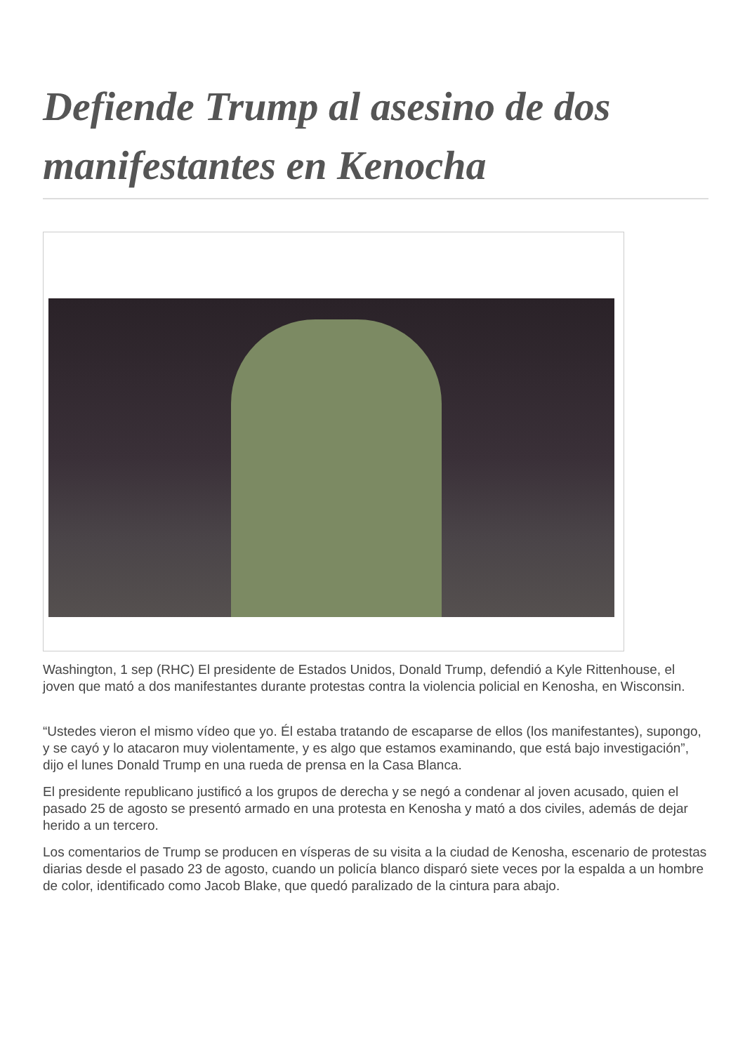Defiende Trump al asesino de dos manifestantes en Kenocha
Washington, 1 sep (RHC) El presidente de Estados Unidos, Donald Trump, defendió a Kyle Rittenhouse, el joven que mató a dos manifestantes durante protestas contra la violencia policial en Kenosha, en Wisconsin.
“Ustedes vieron el mismo vídeo que yo. Él estaba tratando de escaparse de ellos (los manifestantes), supongo, y se cayó y lo atacaron muy violentamente, y es algo que estamos examinando, que está bajo investigación”, dijo el lunes Donald Trump en una rueda de prensa en la Casa Blanca.
El presidente republicano justificó a los grupos de derecha y se negó a condenar al joven acusado, quien el pasado 25 de agosto se presentó armado en una protesta en Kenosha y mató a dos civiles, además de dejar herido a un tercero.
Los comentarios de Trump se producen en vísperas de su visita a la ciudad de Kenosha, escenario de protestas diarias desde el pasado 23 de agosto, cuando un policía blanco disparó siete veces por la espalda a un hombre de color, identificado como Jacob Blake, que quedó paralizado de la cintura para abajo.